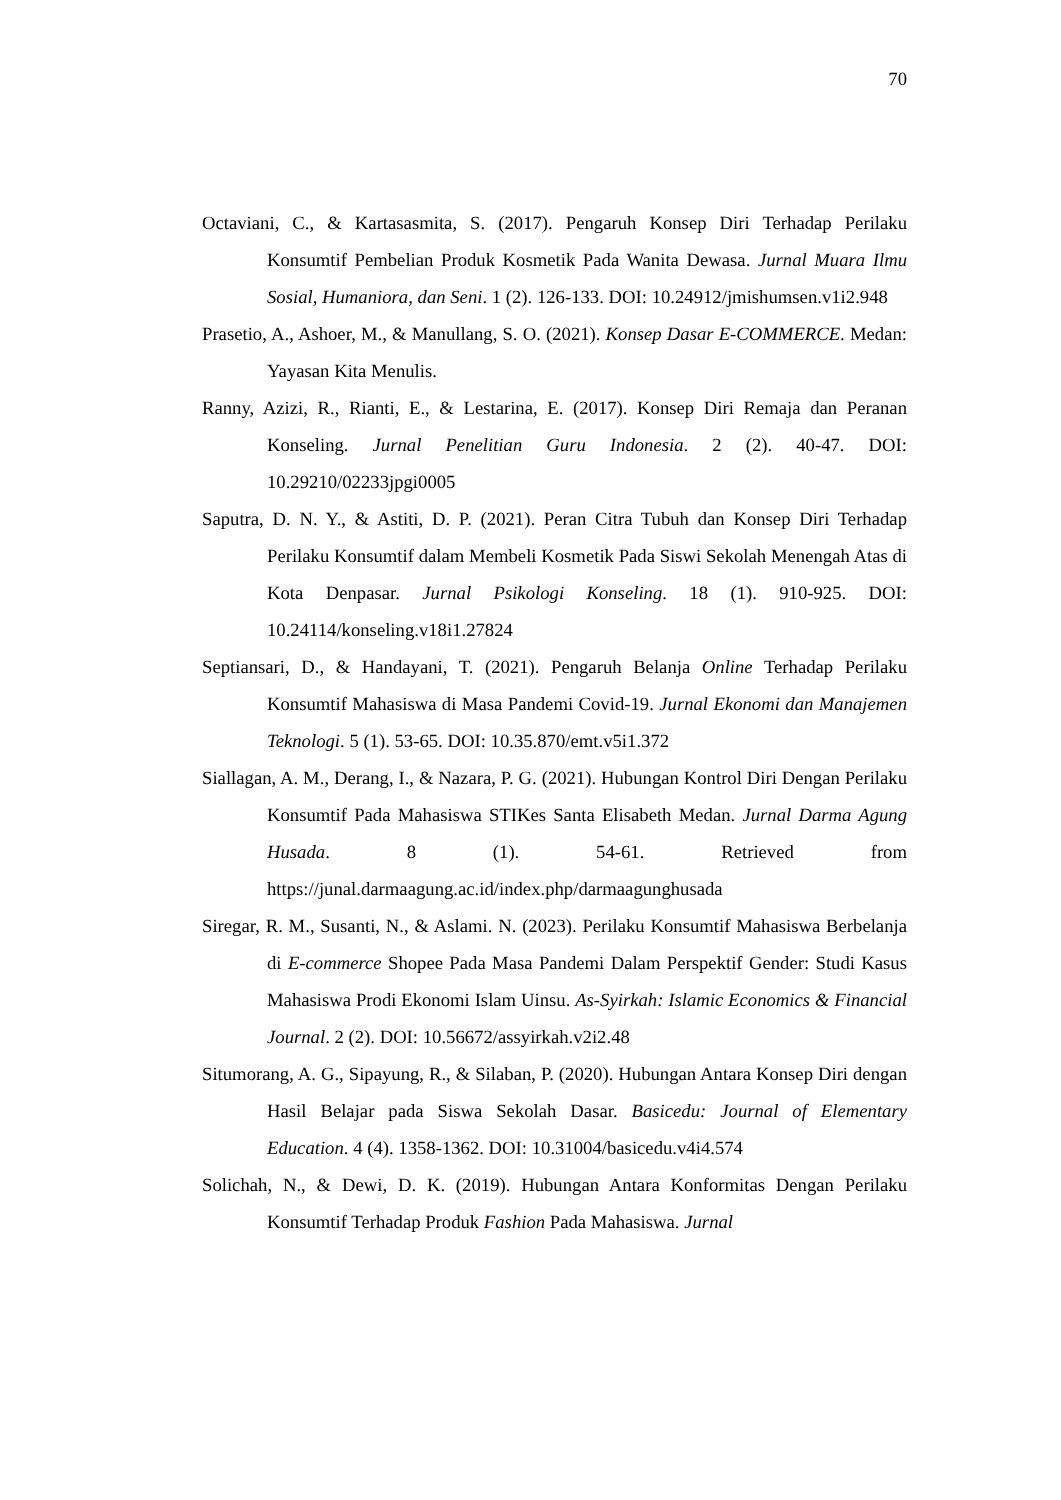70
Octaviani, C., & Kartasasmita, S. (2017). Pengaruh Konsep Diri Terhadap Perilaku Konsumtif Pembelian Produk Kosmetik Pada Wanita Dewasa. Jurnal Muara Ilmu Sosial, Humaniora, dan Seni. 1 (2). 126-133. DOI: 10.24912/jmishumsen.v1i2.948
Prasetio, A., Ashoer, M., & Manullang, S. O. (2021). Konsep Dasar E-COMMERCE. Medan: Yayasan Kita Menulis.
Ranny, Azizi, R., Rianti, E., & Lestarina, E. (2017). Konsep Diri Remaja dan Peranan Konseling. Jurnal Penelitian Guru Indonesia. 2 (2). 40-47. DOI: 10.29210/02233jpgi0005
Saputra, D. N. Y., & Astiti, D. P. (2021). Peran Citra Tubuh dan Konsep Diri Terhadap Perilaku Konsumtif dalam Membeli Kosmetik Pada Siswi Sekolah Menengah Atas di Kota Denpasar. Jurnal Psikologi Konseling. 18 (1). 910-925. DOI: 10.24114/konseling.v18i1.27824
Septiansari, D., & Handayani, T. (2021). Pengaruh Belanja Online Terhadap Perilaku Konsumtif Mahasiswa di Masa Pandemi Covid-19. Jurnal Ekonomi dan Manajemen Teknologi. 5 (1). 53-65. DOI: 10.35.870/emt.v5i1.372
Siallagan, A. M., Derang, I., & Nazara, P. G. (2021). Hubungan Kontrol Diri Dengan Perilaku Konsumtif Pada Mahasiswa STIKes Santa Elisabeth Medan. Jurnal Darma Agung Husada. 8 (1). 54-61. Retrieved from https://junal.darmaagung.ac.id/index.php/darmaagunghusada
Siregar, R. M., Susanti, N., & Aslami. N. (2023). Perilaku Konsumtif Mahasiswa Berbelanja di E-commerce Shopee Pada Masa Pandemi Dalam Perspektif Gender: Studi Kasus Mahasiswa Prodi Ekonomi Islam Uinsu. As-Syirkah: Islamic Economics & Financial Journal. 2 (2). DOI: 10.56672/assyirkah.v2i2.48
Situmorang, A. G., Sipayung, R., & Silaban, P. (2020). Hubungan Antara Konsep Diri dengan Hasil Belajar pada Siswa Sekolah Dasar. Basicedu: Journal of Elementary Education. 4 (4). 1358-1362. DOI: 10.31004/basicedu.v4i4.574
Solichah, N., & Dewi, D. K. (2019). Hubungan Antara Konformitas Dengan Perilaku Konsumtif Terhadap Produk Fashion Pada Mahasiswa. Jurnal